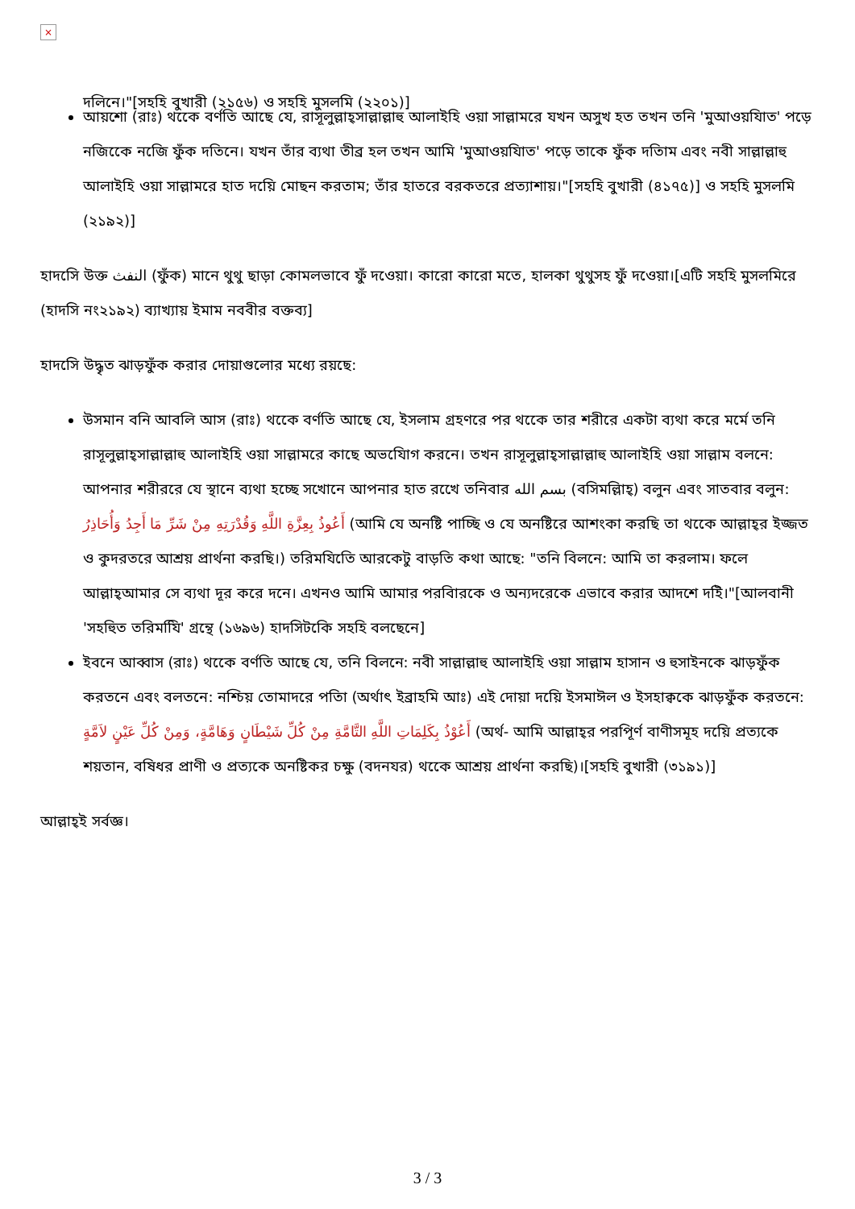×
দলিনে।"[সহহি বুখারী (২১৫৬) ও সহহি মুসলমি (২২০১)]
আয়শো (রাঃ) থকেে বর্ণতি আছে যে, রাসূলুল্লাহ্‌সাল্লাল্লাহু আলাইহি ওয়া সাল্লামরে যখন অসুখ হত তখন তনি 'মুআওয়যিাত' পড়ে নজিকেে নজিে ফুঁক দতিনে। যখন তাঁর ব্যথা তীব্র হল তখন আমি 'মুআওয়যিাত' পড়ে তাকে ফুঁক দতিাম এবং নবী সাল্লাল্লাহু আলাইহি ওয়া সাল্লামরে হাত দয়িে মোছন করতাম; তাঁর হাতরে বরকতরে প্রত্যাশায়।"[সহহি বুখারী (৪১৭৫)] ও সহহি মুসলমি (২১৯২)]
হাদসিে উক্ত النفث (ফুঁক) মানে থুথু ছাড়া কোমলভাবে ফুঁ দওেয়া। কারো কারো মতে, হালকা থুথুসহ ফুঁ দওেয়া।[এটি সহহি মুসলমিরে (হাদসি নং২১৯২) ব্যাখ্যায় ইমাম নববীর বক্তব্য]
হাদসিে উদ্ধৃত ঝাড়ফুঁক করার দোয়াগুলোর মধ্যে রয়ছে:
উসমান বনি আবলি আস (রাঃ) থকেে বর্ণতি আছে যে, ইসলাম গ্রহণরে পর থকেে তার শরীরে একটা ব্যথা করে মর্মে তনি রাসূলুল্লাহ্‌সাল্লাল্লাহু আলাইহি ওয়া সাল্লামরে কাছে অভযিোগ করনে। তখন রাসূলুল্লাহ্‌সাল্লাল্লাহু আলাইহি ওয়া সাল্লাম বলনে: আপনার শরীররে যে স্থানে ব্যথা হচ্ছে সখোনে আপনার হাত রখেে তনিবার بسم الله (বসিমল্লিাহ্) বলুন এবং সাতবার বলুন: أَعُوذُ بِعِزَّةِ اللَّهِ وَقُدْرَتِهِ مِنْ شَرِّ مَا أَجِدُ وَأُحَاذِرُ (আমি যে অনষ্টি পাচ্ছি ও যে অনষ্টিরে আশংকা করছি তা থকেে আল্লাহ্‌র ইজ্জত ও কুদরতরে আশ্রয় প্রার্থনা করছি।) তরিমযিতিে আরকেটু বাড়তি কথা আছে: "তনি বিলনে: আমি তা করলাম। ফলে আল্লাহ্‌আমার সে ব্যথা দূর করে দনে। এখনও আমি আমার পরবিারকে ও অন্যদরেকে এভাবে করার আদশে দইি।"[আলবানী 'সহহিুত তরিমযিি' গ্রন্থে (১৬৯৬) হাদসিটকিে সহহি বলছেনে]
ইবনে আব্বাস (রাঃ) থকেে বর্ণতি আছে যে, তনি বিলনে: নবী সাল্লাল্লাহু আলাইহি ওয়া সাল্লাম হাসান ও হুসাইনকে ঝাড়ফুঁক করতনে এবং বলতনে: নশ্চিয় তোমাদরে পতিা (অর্থাৎ ইব্রাহমি আঃ) এই দোয়া দয়িে ইসমাঈল ও ইসহাক্বকে ঝাড়ফুঁক করতনে: أَعُوْذُ بِكَلِمَاتِ اللَّهِ التَّامَّةِ مِنْ كُلِّ شَيْطَانٍ وَهَامَّةٍ، وَمِنْ كُلِّ عَيْنٍ لاَمَّةٍ (অর্থ- আমি আল্লাহ্‌র পরপিূর্ণ বাণীসমূহ দয়িে প্রত্যকে শয়তান, বষিধর প্রাণী ও প্রত্যকে অনষ্টিকর চক্ষু (বদনযর) থকেে আশ্রয় প্রার্থনা করছি)।[সহহি বুখারী (৩১৯১)]
আল্লাহ্‌ই সর্বজ্ঞ।
3 / 3